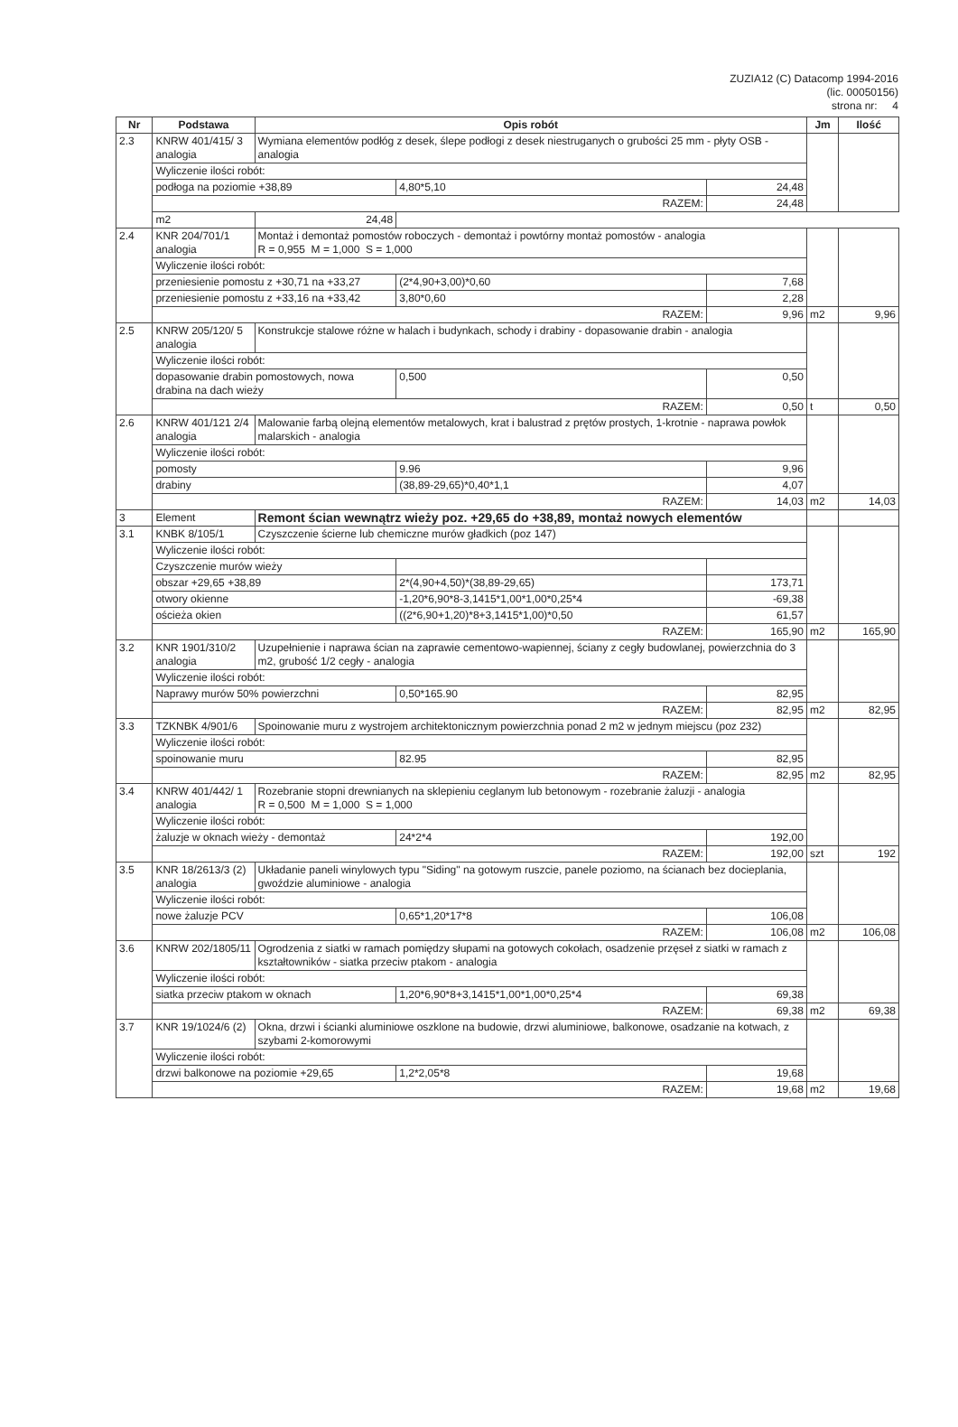ZUZIA12 (C) Datacomp 1994-2016
(lic. 00050156)
strona nr: 4
| Nr | Podstawa | Opis robót | | | Jm | Ilość |
| --- | --- | --- | --- | --- | --- | --- |
| 2.3 | KNRW 401/415/ 3 analogia | Wymiana elementów podłóg z desek, ślepe podłogi z desek niestruganych o grubości 25 mm - płyty OSB - analogia | | | | |
| | Wyliczenie ilości robót: | | | | | |
| | podłoga na poziomie +38,89 | | 4,80*5,10 | 24,48 | | |
| | RAZEM: | | | 24,48 | | |
| | | | | | m2 | 24,48 |
| 2.4 | KNR 204/701/1 analogia | Montaż i demontaż pomostów roboczych - demontaż i powtórny montaż pomostów - analogia R = 0,955 M = 1,000 S = 1,000 | | | | |
| | Wyliczenie ilości robót: | | | | | |
| | przeniesienie pomostu z +30,71 na +33,27 | | (2*4,90+3,00)*0,60 | 7,68 | | |
| | przeniesienie pomostu z +33,16 na +33,42 | | 3,80*0,60 | 2,28 | | |
| | RAZEM: | | | 9,96 | m2 | 9,96 |
| 2.5 | KNRW 205/120/ 5 analogia | Konstrukcje stalowe różne w halach i budynkach, schody i drabiny - dopasowanie drabin - analogia | | | | |
| | Wyliczenie ilości robót: | | | | | |
| | dopasowanie drabin pomostowych, nowa drabina na dach wieży | | 0,500 | 0,50 | | |
| | RAZEM: | | | 0,50 | t | 0,50 |
| 2.6 | KNRW 401/121 2/4 analogia | Malowanie farbą olejną elementów metalowych, krat i balustrad z prętów prostych, 1-krotnie - naprawa powłok malarskich - analogia | | | | |
| | Wyliczenie ilości robót: | | | | | |
| | pomosty | | 9.96 | 9,96 | | |
| | drabiny | | (38,89-29,65)*0,40*1,1 | 4,07 | | |
| | RAZEM: | | | 14,03 | m2 | 14,03 |
| 3 | Element | Remont ścian wewnątrz wieży poz. +29,65 do +38,89, montaż nowych elementów | | | | |
| 3.1 | KNBK 8/105/1 | Czyszczenie ścierne lub chemiczne murów gładkich (poz 147) | | | | |
| | Wyliczenie ilości robót: | | | | | |
| | Czyszczenie murów wieży | | | | | |
| | obszar +29,65 +38,89 | | 2*(4,90+4,50)*(38,89-29,65) | 173,71 | | |
| | otwory okienne | | -1,20*6,90*8-3,1415*1,00*1,00*0,25*4 | -69,38 | | |
| | ościeża okien | | ((2*6,90+1,20)*8+3,1415*1,00)*0,50 | 61,57 | | |
| | RAZEM: | | | 165,90 | m2 | 165,90 |
| 3.2 | KNR 1901/310/2 analogia | Uzupełnienie i naprawa ścian na zaprawie cementowo-wapiennej, ściany z cegły budowlanej, powierzchnia do 3 m2, grubość 1/2 cegły - analogia | | | | |
| | Wyliczenie ilości robót: | | | | | |
| | Naprawy murów 50% powierzchni | | 0,50*165.90 | 82,95 | | |
| | RAZEM: | | | 82,95 | m2 | 82,95 |
| 3.3 | TZKNBK 4/901/6 | Spoinowanie muru z wystrojem architektonicznym powierzchnia ponad 2 m2 w jednym miejscu (poz 232) | | | | |
| | Wyliczenie ilości robót: | | | | | |
| | spoinowanie muru | | 82.95 | 82,95 | | |
| | RAZEM: | | | 82,95 | m2 | 82,95 |
| 3.4 | KNRW 401/442/ 1 analogia | Rozebranie stopni drewnianych na sklepieniu ceglanym lub betonowym - rozebranie żaluzji - analogia R = 0,500 M = 1,000 S = 1,000 | | | | |
| | Wyliczenie ilości robót: | | | | | |
| | żaluzje w oknach wieży - demontaż | | 24*2*4 | 192,00 | | |
| | RAZEM: | | | 192,00 | szt | 192 |
| 3.5 | KNR 18/2613/3 (2) analogia | Układanie paneli winylowych typu "Siding" na gotowym ruszcie, panele poziomo, na ścianach bez docieplania, gwoździe aluminiowe - analogia | | | | |
| | Wyliczenie ilości robót: | | | | | |
| | nowe żaluzje PCV | | 0,65*1,20*17*8 | 106,08 | | |
| | RAZEM: | | | 106,08 | m2 | 106,08 |
| 3.6 | KNRW 202/1805/11 | Ogrodzenia z siatki w ramach pomiędzy słupami na gotowych cokołach, osadzenie przęseł z siatki w ramach z kształtowników - siatka przeciw ptakom - analogia | | | | |
| | Wyliczenie ilości robót: | | | | | |
| | siatka przeciw ptakom w oknach | | 1,20*6,90*8+3,1415*1,00*1,00*0,25*4 | 69,38 | | |
| | RAZEM: | | | 69,38 | m2 | 69,38 |
| 3.7 | KNR 19/1024/6 (2) | Okna, drzwi i ścianki aluminiowe oszklone na budowie, drzwi aluminiowe, balkonowe, osadzanie na kotwach, z szybami 2-komorowymi | | | | |
| | Wyliczenie ilości robót: | | | | | |
| | drzwi balkonowe na poziomie +29,65 | | 1,2*2,05*8 | 19,68 | | |
| | RAZEM: | | | 19,68 | m2 | 19,68 |